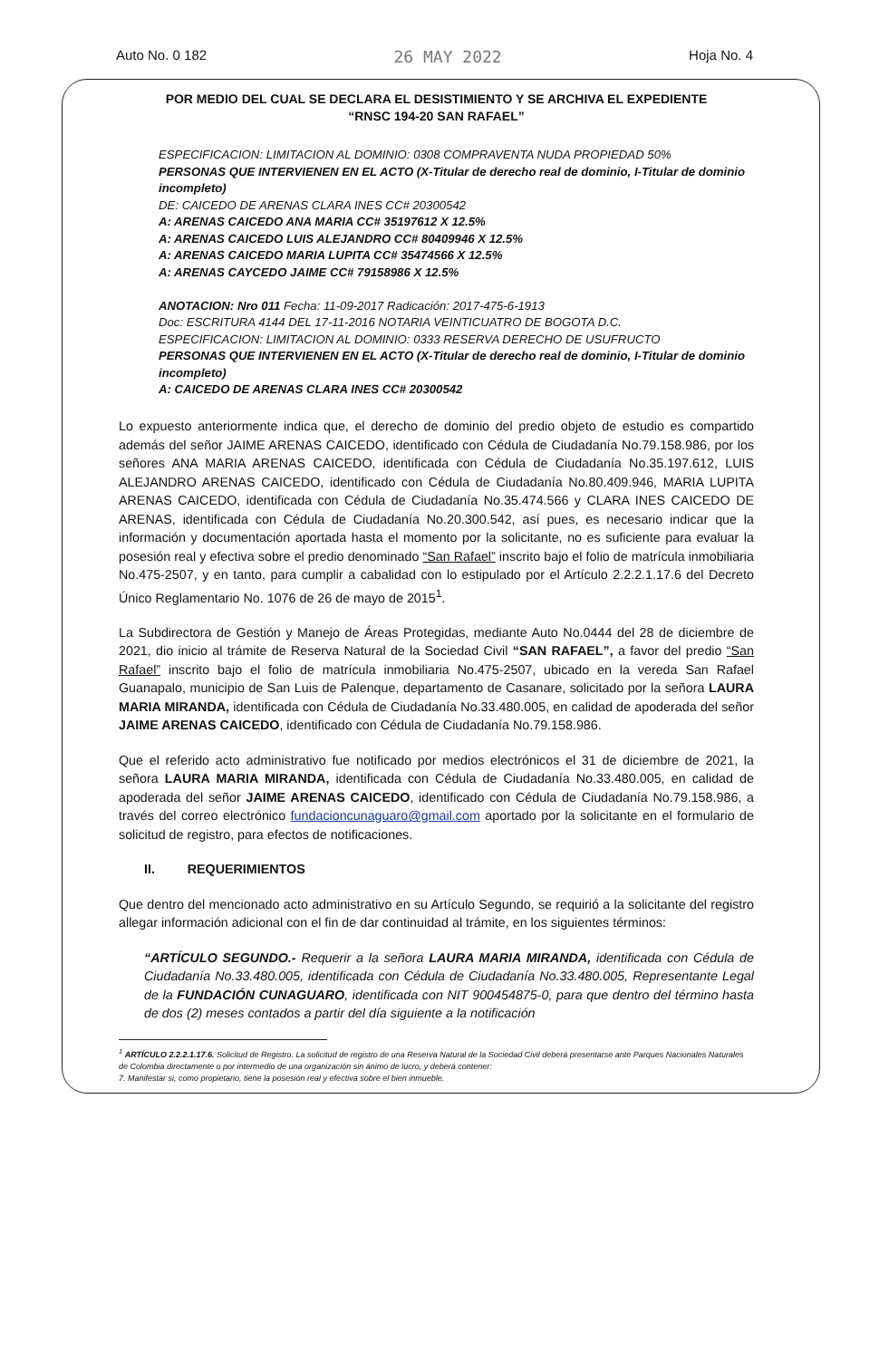Auto No. 0 182 26 MAY 2022 Hoja No. 4
POR MEDIO DEL CUAL SE DECLARA EL DESISTIMIENTO Y SE ARCHIVA EL EXPEDIENTE
“RNSC 194-20 SAN RAFAEL”
ESPECIFICACION: LIMITACION AL DOMINIO: 0308 COMPRAVENTA NUDA PROPIEDAD 50%
PERSONAS QUE INTERVIENEN EN EL ACTO (X-Titular de derecho real de dominio, I-Titular de dominio incompleto)
DE: CAICEDO DE ARENAS CLARA INES CC# 20300542
A: ARENAS CAICEDO ANA MARIA CC# 35197612 X 12.5%
A: ARENAS CAICEDO LUIS ALEJANDRO CC# 80409946 X 12.5%
A: ARENAS CAICEDO MARIA LUPITA CC# 35474566 X 12.5%
A: ARENAS CAYCEDO JAIME CC# 79158986 X 12.5%
ANOTACION: Nro 011 Fecha: 11-09-2017 Radicación: 2017-475-6-1913
Doc: ESCRITURA 4144 DEL 17-11-2016 NOTARIA VEINTICUATRO DE BOGOTA D.C.
ESPECIFICACION: LIMITACION AL DOMINIO: 0333 RESERVA DERECHO DE USUFRUCTO
PERSONAS QUE INTERVIENEN EN EL ACTO (X-Titular de derecho real de dominio, I-Titular de dominio incompleto)
A: CAICEDO DE ARENAS CLARA INES CC# 20300542
Lo expuesto anteriormente indica que, el derecho de dominio del predio objeto de estudio es compartido además del señor JAIME ARENAS CAICEDO, identificado con Cédula de Ciudadanía No.79.158.986, por los señores ANA MARIA ARENAS CAICEDO, identificada con Cédula de Ciudadanía No.35.197.612, LUIS ALEJANDRO ARENAS CAICEDO, identificado con Cédula de Ciudadanía No.80.409.946, MARIA LUPITA ARENAS CAICEDO, identificada con Cédula de Ciudadanía No.35.474.566 y CLARA INES CAICEDO DE ARENAS, identificada con Cédula de Ciudadanía No.20.300.542, así pues, es necesario indicar que la información y documentación aportada hasta el momento por la solicitante, no es suficiente para evaluar la posesión real y efectiva sobre el predio denominado “San Rafael” inscrito bajo el folio de matrícula inmobiliaria No.475-2507, y en tanto, para cumplir a cabalidad con lo estipulado por el Artículo 2.2.2.1.17.6 del Decreto Único Reglamentario No. 1076 de 26 de mayo de 2015<sup>1</sup>.
La Subdirectora de Gestión y Manejo de Áreas Protegidas, mediante Auto No.0444 del 28 de diciembre de 2021, dio inicio al trámite de Reserva Natural de la Sociedad Civil “SAN RAFAEL”, a favor del predio “San Rafael” inscrito bajo el folio de matrícula inmobiliaria No.475-2507, ubicado en la vereda San Rafael Guanapalo, municipio de San Luis de Palenque, departamento de Casanare, solicitado por la señora LAURA MARIA MIRANDA, identificada con Cédula de Ciudadanía No.33.480.005, en calidad de apoderada del señor JAIME ARENAS CAICEDO, identificado con Cédula de Ciudadanía No.79.158.986.
Que el referido acto administrativo fue notificado por medios electrónicos el 31 de diciembre de 2021, la señora LAURA MARIA MIRANDA, identificada con Cédula de Ciudadanía No.33.480.005, en calidad de apoderada del señor JAIME ARENAS CAICEDO, identificado con Cédula de Ciudadanía No.79.158.986, a través del correo electrónico fundacioncunaguaro@gmail.com aportado por la solicitante en el formulario de solicitud de registro, para efectos de notificaciones.
II. REQUERIMIENTOS
Que dentro del mencionado acto administrativo en su Artículo Segundo, se requirió a la solicitante del registro allegar información adicional con el fin de dar continuidad al trámite, en los siguientes términos:
“ARTÍCULO SEGUNDO.- Requerir a la señora LAURA MARIA MIRANDA, identificada con Cédula de Ciudadanía No.33.480.005, identificada con Cédula de Ciudadanía No.33.480.005, Representante Legal de la FUNDACIÓN CUNAGUARO, identificada con NIT 900454875-0, para que dentro del término hasta de dos (2) meses contados a partir del día siguiente a la notificación
<sup>1</sup> ARTÍCULO 2.2.2.1.17.6. Solicitud de Registro. La solicitud de registro de una Reserva Natural de la Sociedad Civil deberá presentarse ante Parques Nacionales Naturales de Colombia directamente o por intermedio de una organización sin ánimo de lucro, y deberá contener:
7. Manifestar si, como propietario, tiene la posesión real y efectiva sobre el bien inmueble.